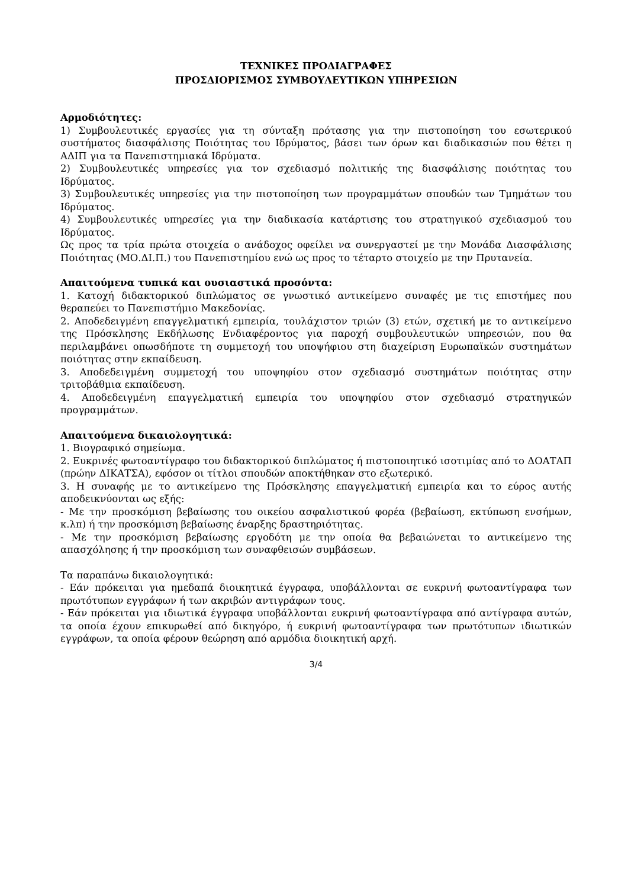ΤΕΧΝΙΚΕΣ ΠΡΟΔΙΑΓΡΑΦΕΣ
ΠΡΟΣΔΙΟΡΙΣΜΟΣ ΣΥΜΒΟΥΛΕΥΤΙΚΩΝ ΥΠΗΡΕΣΙΩΝ
Αρμοδιότητες:
1) Συμβουλευτικές εργασίες για τη σύνταξη πρότασης για την πιστοποίηση του εσωτερικού συστήματος διασφάλισης Ποιότητας του Ιδρύματος, βάσει των όρων και διαδικασιών που θέτει η ΑΔΙΠ για τα Πανεπιστημιακά Ιδρύματα.
2) Συμβουλευτικές υπηρεσίες για τον σχεδιασμό πολιτικής της διασφάλισης ποιότητας του Ιδρύματος.
3) Συμβουλευτικές υπηρεσίες για την πιστοποίηση των προγραμμάτων σπουδών των Τμημάτων του Ιδρύματος.
4) Συμβουλευτικές υπηρεσίες για την διαδικασία κατάρτισης του στρατηγικού σχεδιασμού του Ιδρύματος.
Ως προς τα τρία πρώτα στοιχεία ο ανάδοχος οφείλει να συνεργαστεί με την Μονάδα Διασφάλισης Ποιότητας (ΜΟ.ΔΙ.Π.) του Πανεπιστημίου ενώ ως προς το τέταρτο στοιχείο με την Πρυτανεία.
Απαιτούμενα τυπικά και ουσιαστικά προσόντα:
1. Κατοχή διδακτορικού διπλώματος σε γνωστικό αντικείμενο συναφές με τις επιστήμες που θεραπεύει το Πανεπιστήμιο Μακεδονίας.
2. Αποδεδειγμένη επαγγελματική εμπειρία, τουλάχιστον τριών (3) ετών, σχετική με το αντικείμενο της Πρόσκλησης Εκδήλωσης Ενδιαφέροντος για παροχή συμβουλευτικών υπηρεσιών, που θα περιλαμβάνει οπωσδήποτε τη συμμετοχή του υποψήφιου στη διαχείριση Ευρωπαϊκών συστημάτων ποιότητας στην εκπαίδευση.
3. Αποδεδειγμένη συμμετοχή του υποψηφίου στον σχεδιασμό συστημάτων ποιότητας στην τριτοβάθμια εκπαίδευση.
4. Αποδεδειγμένη επαγγελματική εμπειρία του υποψηφίου στον σχεδιασμό στρατηγικών προγραμμάτων.
Απαιτούμενα δικαιολογητικά:
1. Βιογραφικό σημείωμα.
2. Ευκρινές φωτοαντίγραφο του διδακτορικού διπλώματος ή πιστοποιητικό ισοτιμίας από το ΔΟΑΤΑΠ (πρώην ΔΙΚΑΤΣΑ), εφόσον οι τίτλοι σπουδών αποκτήθηκαν στο εξωτερικό.
3. Η συναφής με το αντικείμενο της Πρόσκλησης επαγγελματική εμπειρία και το εύρος αυτής αποδεικνύονται ως εξής:
- Με την προσκόμιση βεβαίωσης του οικείου ασφαλιστικού φορέα (βεβαίωση, εκτύπωση ενσήμων, κ.λπ) ή την προσκόμιση βεβαίωσης έναρξης δραστηριότητας.
- Με την προσκόμιση βεβαίωσης εργοδότη με την οποία θα βεβαιώνεται το αντικείμενο της απασχόλησης ή την προσκόμιση των συναφθεισών συμβάσεων.
Τα παραπάνω δικαιολογητικά:
- Εάν πρόκειται για ημεδαπά διοικητικά έγγραφα, υποβάλλονται σε ευκρινή φωτοαντίγραφα των πρωτότυπων εγγράφων ή των ακριβών αντιγράφων τους.
- Εάν πρόκειται για ιδιωτικά έγγραφα υποβάλλονται ευκρινή φωτοαντίγραφα από αντίγραφα αυτών, τα οποία έχουν επικυρωθεί από δικηγόρο, ή ευκρινή φωτοαντίγραφα των πρωτότυπων ιδιωτικών εγγράφων, τα οποία φέρουν θεώρηση από αρμόδια διοικητική αρχή.
3/4